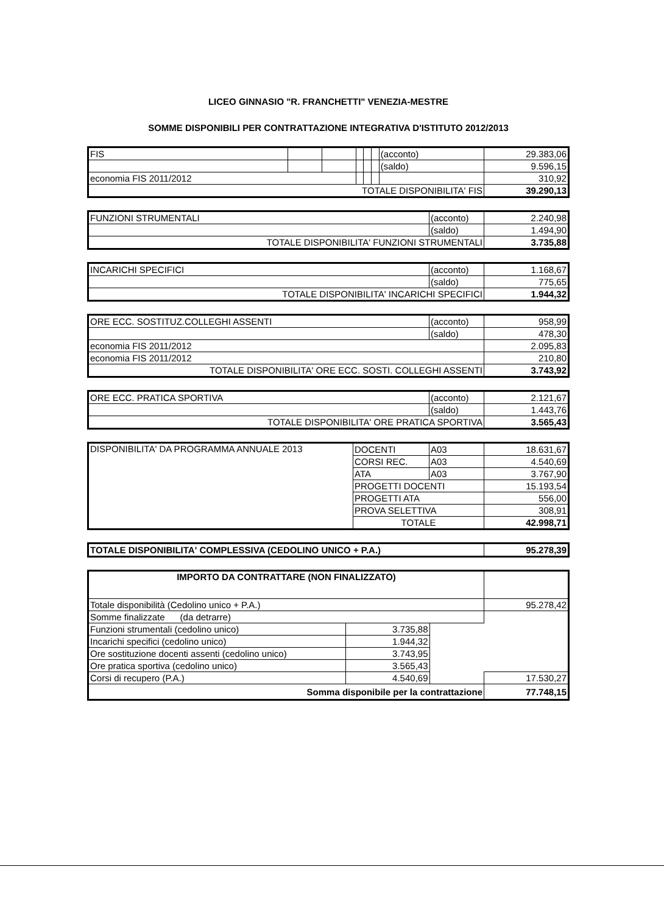LICEO GINNASIO "R. FRANCHETTI" VENEZIA-MESTRE
SOMME DISPONIBILI PER CONTRATTAZIONE INTEGRATIVA D'ISTITUTO 2012/2013
| FIS | | | | | | (acconto) | 29.383,06 |
| | | | | | | (saldo) | 9.596,15 |
| economia FIS 2011/2012 | | | | | | | 310,92 |
| TOTALE DISPONIBILITA' FIS | | | | | | | 39.290,13 |
| FUNZIONI STRUMENTALI | (acconto) | 2.240,98 |
| | (saldo) | 1.494,90 |
| TOTALE DISPONIBILITA' FUNZIONI STRUMENTALI | | 3.735,88 |
| INCARICHI SPECIFICI | (acconto) | 1.168,67 |
| | (saldo) | 775,65 |
| TOTALE DISPONIBILITA' INCARICHI SPECIFICI | | 1.944,32 |
| ORE ECC. SOSTITUZ.COLLEGHI ASSENTI | (acconto) | 958,99 |
| | (saldo) | 478,30 |
| economia FIS 2011/2012 | | 2.095,83 |
| economia FIS 2011/2012 | | 210,80 |
| TOTALE DISPONIBILITA' ORE ECC. SOSTI. COLLEGHI ASSENTI | | 3.743,92 |
| ORE ECC. PRATICA SPORTIVA | (acconto) | 2.121,67 |
| | (saldo) | 1.443,76 |
| TOTALE DISPONIBILITA' ORE PRATICA SPORTIVA | | 3.565,43 |
| DISPONIBILITA' DA PROGRAMMA ANNUALE 2013 | DOCENTI | A03 | 18.631,67 |
| | CORSI REC. | A03 | 4.540,69 |
| | ATA | A03 | 3.767,90 |
| | PROGETTI DOCENTI | | 15.193,54 |
| | PROGETTI ATA | | 556,00 |
| | PROVA SELETTIVA | | 308,91 |
| | TOTALE | | 42.998,71 |
| TOTALE DISPONIBILITA' COMPLESSIVA (CEDOLINO UNICO + P.A.) | 95.278,39 |
| IMPORTO DA CONTRATTARE (NON FINALIZZATO) | | | |
| Totale disponibilità (Cedolino unico + P.A.) | | | 95.278,42 |
| Somme finalizzate (da detrarre) | | | |
| Funzioni strumentali (cedolino unico) | 3.735,88 | | |
| Incarichi specifici (cedolino unico) | 1.944,32 | | |
| Ore sostituzione docenti assenti (cedolino unico) | 3.743,95 | | |
| Ore pratica sportiva (cedolino unico) | 3.565,43 | | |
| Corsi di recupero (P.A.) | 4.540,69 | | 17.530,27 |
| Somma disponibile per la contrattazione | | | 77.748,15 |